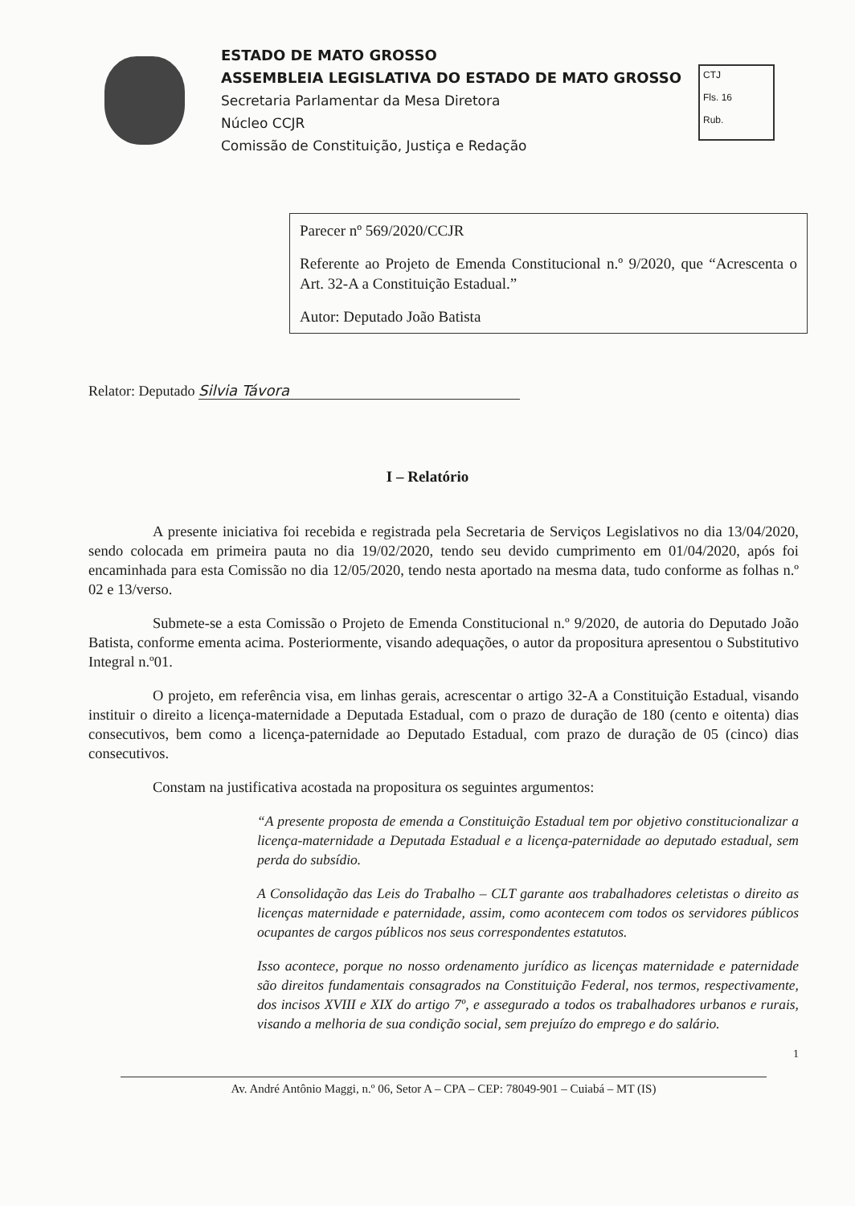ESTADO DE MATO GROSSO
ASSEMBLEIA LEGISLATIVA DO ESTADO DE MATO GROSSO
Secretaria Parlamentar da Mesa Diretora
Núcleo CCJR
Comissão de Constituição, Justiça e Redação
CTJ
Fls. 16
Rub.
Parecer nº 569/2020/CCJR
Referente ao Projeto de Emenda Constitucional n.º 9/2020, que “Acrescenta o Art. 32-A a Constituição Estadual.”
Autor: Deputado João Batista
Relator: Deputado Silvia Távora
I – Relatório
A presente iniciativa foi recebida e registrada pela Secretaria de Serviços Legislativos no dia 13/04/2020, sendo colocada em primeira pauta no dia 19/02/2020, tendo seu devido cumprimento em 01/04/2020, após foi encaminhada para esta Comissão no dia 12/05/2020, tendo nesta aportado na mesma data, tudo conforme as folhas n.º 02 e 13/verso.
Submete-se a esta Comissão o Projeto de Emenda Constitucional n.º 9/2020, de autoria do Deputado João Batista, conforme ementa acima. Posteriormente, visando adequações, o autor da propositura apresentou o Substitutivo Integral n.º01.
O projeto, em referência visa, em linhas gerais, acrescentar o artigo 32-A a Constituição Estadual, visando instituir o direito a licença-maternidade a Deputada Estadual, com o prazo de duração de 180 (cento e oitenta) dias consecutivos, bem como a licença-paternidade ao Deputado Estadual, com prazo de duração de 05 (cinco) dias consecutivos.
Constam na justificativa acostada na propositura os seguintes argumentos:
“A presente proposta de emenda a Constituição Estadual tem por objetivo constitucionalizar a licença-maternidade a Deputada Estadual e a licença-paternidade ao deputado estadual, sem perda do subsídio.
A Consolidação das Leis do Trabalho – CLT garante aos trabalhadores celetistas o direito as licenças maternidade e paternidade, assim, como acontecem com todos os servidores públicos ocupantes de cargos públicos nos seus correspondentes estatutos.
Isso acontece, porque no nosso ordenamento jurídico as licenças maternidade e paternidade são direitos fundamentais consagrados na Constituição Federal, nos termos, respectivamente, dos incisos XVIII e XIX do artigo 7º, e assegurado a todos os trabalhadores urbanos e rurais, visando a melhoria de sua condição social, sem prejuízo do emprego e do salário.
1
Av. André Antônio Maggi, n.º 06, Setor A – CPA – CEP: 78049-901 – Cuiabá – MT (IS)